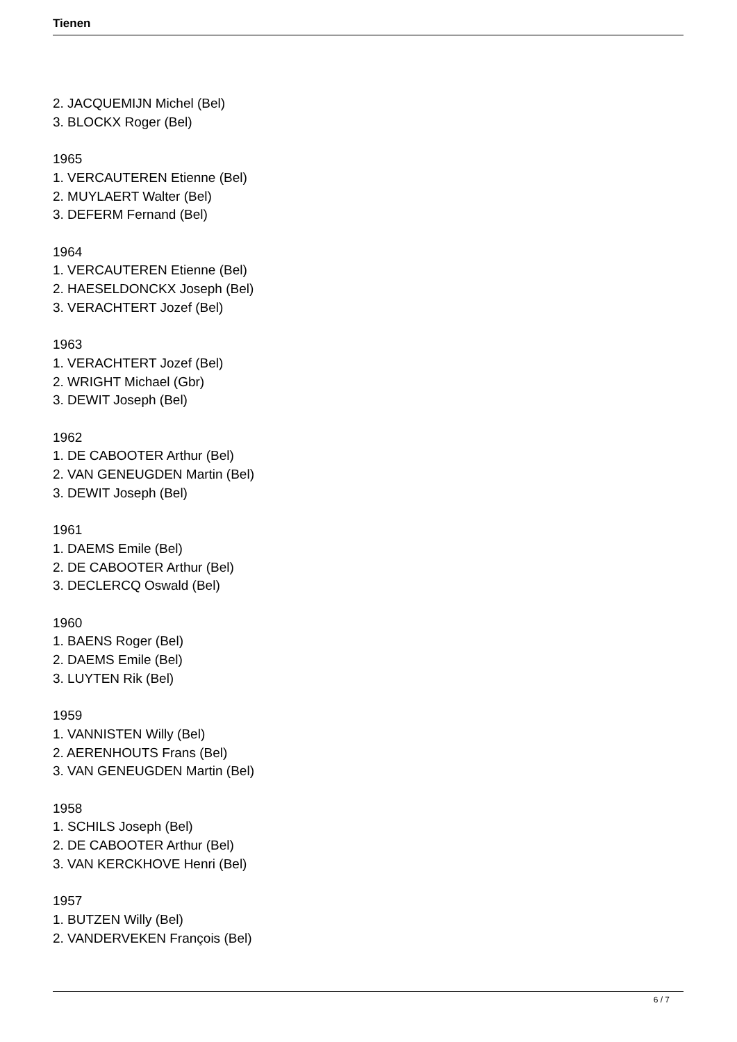Tienen
2. JACQUEMIJN Michel (Bel)
3. BLOCKX Roger (Bel)
1965
1. VERCAUTEREN Etienne (Bel)
2. MUYLAERT Walter (Bel)
3. DEFERM Fernand (Bel)
1964
1. VERCAUTEREN Etienne (Bel)
2. HAESELDONCKX Joseph (Bel)
3. VERACHTERT Jozef (Bel)
1963
1. VERACHTERT Jozef (Bel)
2. WRIGHT Michael (Gbr)
3. DEWIT Joseph (Bel)
1962
1. DE CABOOTER Arthur (Bel)
2. VAN GENEUGDEN Martin (Bel)
3. DEWIT Joseph (Bel)
1961
1. DAEMS Emile (Bel)
2. DE CABOOTER Arthur (Bel)
3. DECLERCQ Oswald (Bel)
1960
1. BAENS Roger (Bel)
2. DAEMS Emile (Bel)
3. LUYTEN Rik (Bel)
1959
1. VANNISTEN Willy (Bel)
2. AERENHOUTS Frans (Bel)
3. VAN GENEUGDEN Martin (Bel)
1958
1. SCHILS Joseph (Bel)
2. DE CABOOTER Arthur (Bel)
3. VAN KERCKHOVE Henri (Bel)
1957
1. BUTZEN Willy (Bel)
2. VANDERVEKEN François (Bel)
6 / 7